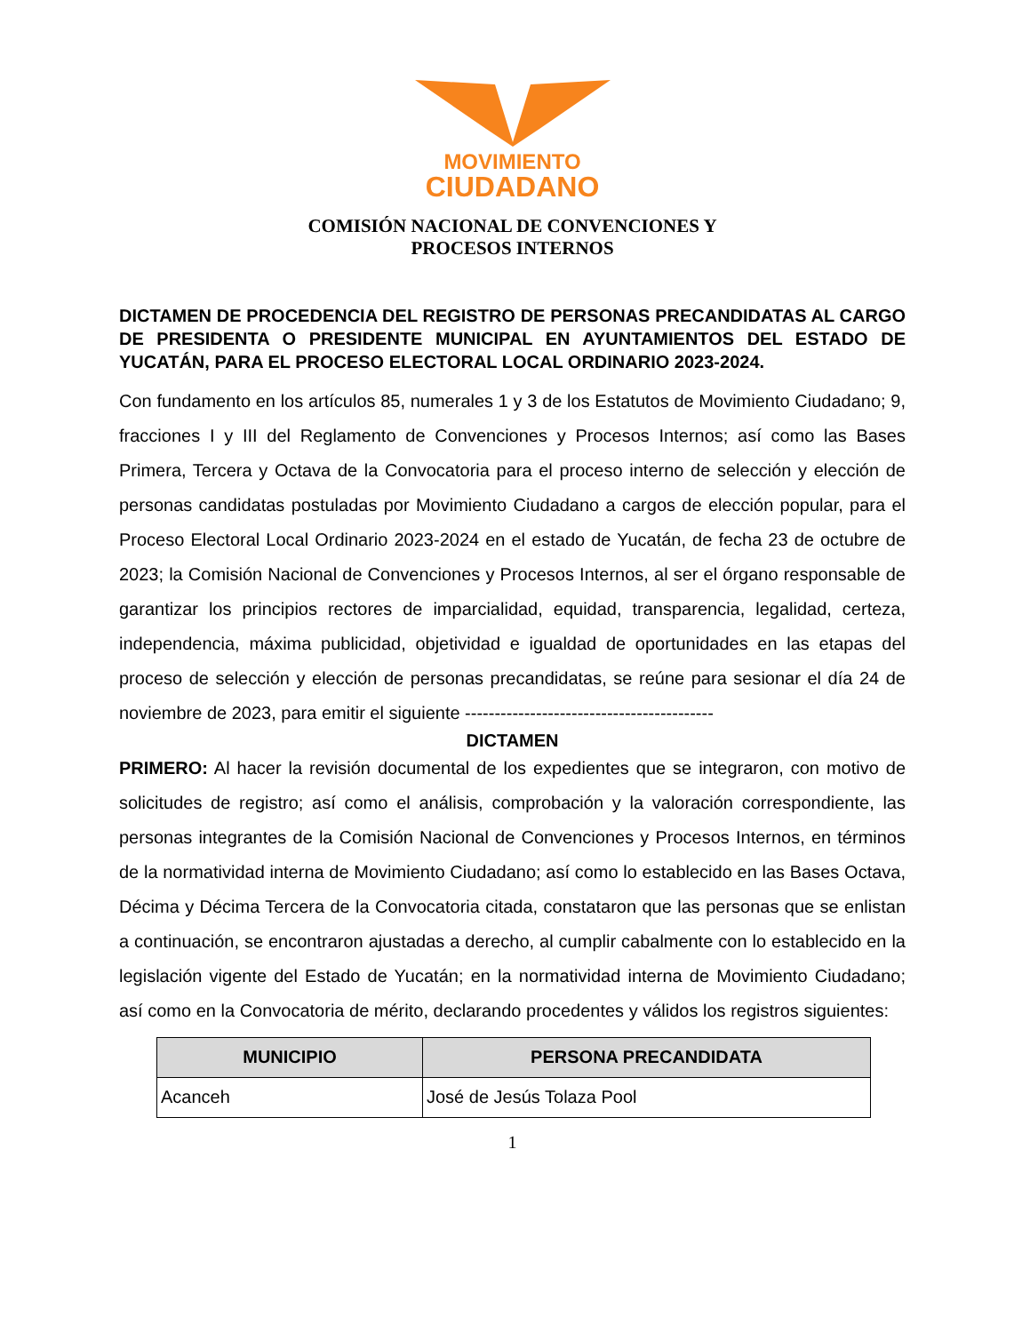MOVIMIENTO
CIUDADANO
COMISIÓN NACIONAL DE CONVENCIONES Y
PROCESOS INTERNOS
DICTAMEN DE PROCEDENCIA DEL REGISTRO DE PERSONAS PRECANDIDATAS AL CARGO DE PRESIDENTA O PRESIDENTE MUNICIPAL EN AYUNTAMIENTOS DEL ESTADO DE YUCATÁN, PARA EL PROCESO ELECTORAL LOCAL ORDINARIO 2023-2024.
Con fundamento en los artículos 85, numerales 1 y 3 de los Estatutos de Movimiento Ciudadano; 9, fracciones I y III del Reglamento de Convenciones y Procesos Internos; así como las Bases Primera, Tercera y Octava de la Convocatoria para el proceso interno de selección y elección de personas candidatas postuladas por Movimiento Ciudadano a cargos de elección popular, para el Proceso Electoral Local Ordinario 2023-2024 en el estado de Yucatán, de fecha 23 de octubre de 2023; la Comisión Nacional de Convenciones y Procesos Internos, al ser el órgano responsable de garantizar los principios rectores de imparcialidad, equidad, transparencia, legalidad, certeza, independencia, máxima publicidad, objetividad e igualdad de oportunidades en las etapas del proceso de selección y elección de personas precandidatas, se reúne para sesionar el día 24 de noviembre de 2023, para emitir el siguiente ------------------------------------------
DICTAMEN
PRIMERO: Al hacer la revisión documental de los expedientes que se integraron, con motivo de solicitudes de registro; así como el análisis, comprobación y la valoración correspondiente, las personas integrantes de la Comisión Nacional de Convenciones y Procesos Internos, en términos de la normatividad interna de Movimiento Ciudadano; así como lo establecido en las Bases Octava, Décima y Décima Tercera de la Convocatoria citada, constataron que las personas que se enlistan a continuación, se encontraron ajustadas a derecho, al cumplir cabalmente con lo establecido en la legislación vigente del Estado de Yucatán; en la normatividad interna de Movimiento Ciudadano; así como en la Convocatoria de mérito, declarando procedentes y válidos los registros siguientes:
| MUNICIPIO | PERSONA PRECANDIDATA |
| --- | --- |
| Acanceh | José de Jesús Tolaza Pool |
1